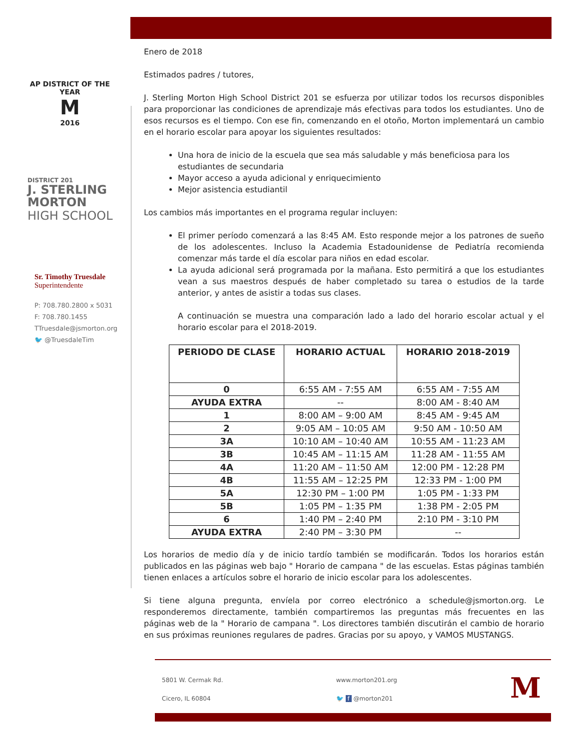AP DISTRICT OF THE YEAR
M
2016
DISTRICT 201
J. STERLING
MORTON
HIGH SCHOOL
Sr. Timothy Truesdale
Superintendente
P: 708.780.2800 x 5031
F: 708.780.1455
TTruesdale@jsmorton.org
🐦 @TruesdaleTim
Enero de 2018
Estimados padres / tutores,
J. Sterling Morton High School District 201 se esfuerza por utilizar todos los recursos disponibles para proporcionar las condiciones de aprendizaje más efectivas para todos los estudiantes. Uno de esos recursos es el tiempo. Con ese fin, comenzando en el otoño, Morton implementará un cambio en el horario escolar para apoyar los siguientes resultados:
Una hora de inicio de la escuela que sea más saludable y más beneficiosa para los estudiantes de secundaria
Mayor acceso a ayuda adicional y enriquecimiento
Mejor asistencia estudiantil
Los cambios más importantes en el programa regular incluyen:
El primer período comenzará a las 8:45 AM. Esto responde mejor a los patrones de sueño de los adolescentes. Incluso la Academia Estadounidense de Pediatría recomienda comenzar más tarde el día escolar para niños en edad escolar.
La ayuda adicional será programada por la mañana. Esto permitirá a que los estudiantes vean a sus maestros después de haber completado su tarea o estudios de la tarde anterior, y antes de asistir a todas sus clases.
A continuación se muestra una comparación lado a lado del horario escolar actual y el horario escolar para el 2018-2019.
| PERIODO DE CLASE | HORARIO ACTUAL | HORARIO 2018-2019 |
| --- | --- | --- |
| 0 | 6:55 AM - 7:55 AM | 6:55 AM - 7:55 AM |
| AYUDA EXTRA | -- | 8:00 AM - 8:40 AM |
| 1 | 8:00 AM – 9:00 AM | 8:45 AM - 9:45 AM |
| 2 | 9:05 AM – 10:05 AM | 9:50 AM - 10:50 AM |
| 3A | 10:10 AM – 10:40 AM | 10:55 AM - 11:23 AM |
| 3B | 10:45 AM – 11:15 AM | 11:28 AM - 11:55 AM |
| 4A | 11:20 AM – 11:50 AM | 12:00 PM - 12:28 PM |
| 4B | 11:55 AM – 12:25 PM | 12:33 PM - 1:00 PM |
| 5A | 12:30 PM – 1:00 PM | 1:05 PM - 1:33 PM |
| 5B | 1:05 PM – 1:35 PM | 1:38 PM - 2:05 PM |
| 6 | 1:40 PM – 2:40 PM | 2:10 PM - 3:10 PM |
| AYUDA EXTRA | 2:40 PM – 3:30 PM | -- |
Los horarios de medio día y de inicio tardío también se modificarán. Todos los horarios están publicados en las páginas web bajo " Horario de campana " de las escuelas. Estas páginas también tienen enlaces a artículos sobre el horario de inicio escolar para los adolescentes.
Si tiene alguna pregunta, envíela por correo electrónico a schedule@jsmorton.org. Le responderemos directamente, también compartiremos las preguntas más frecuentes en las páginas web de la " Horario de campana ". Los directores también discutirán el cambio de horario en sus próximas reuniones regulares de padres. Gracias por su apoyo, y VAMOS MUSTANGS.
5801 W. Cermak Rd.
Cicero, IL 60804
www.morton201.org
🐦 f @morton201
M